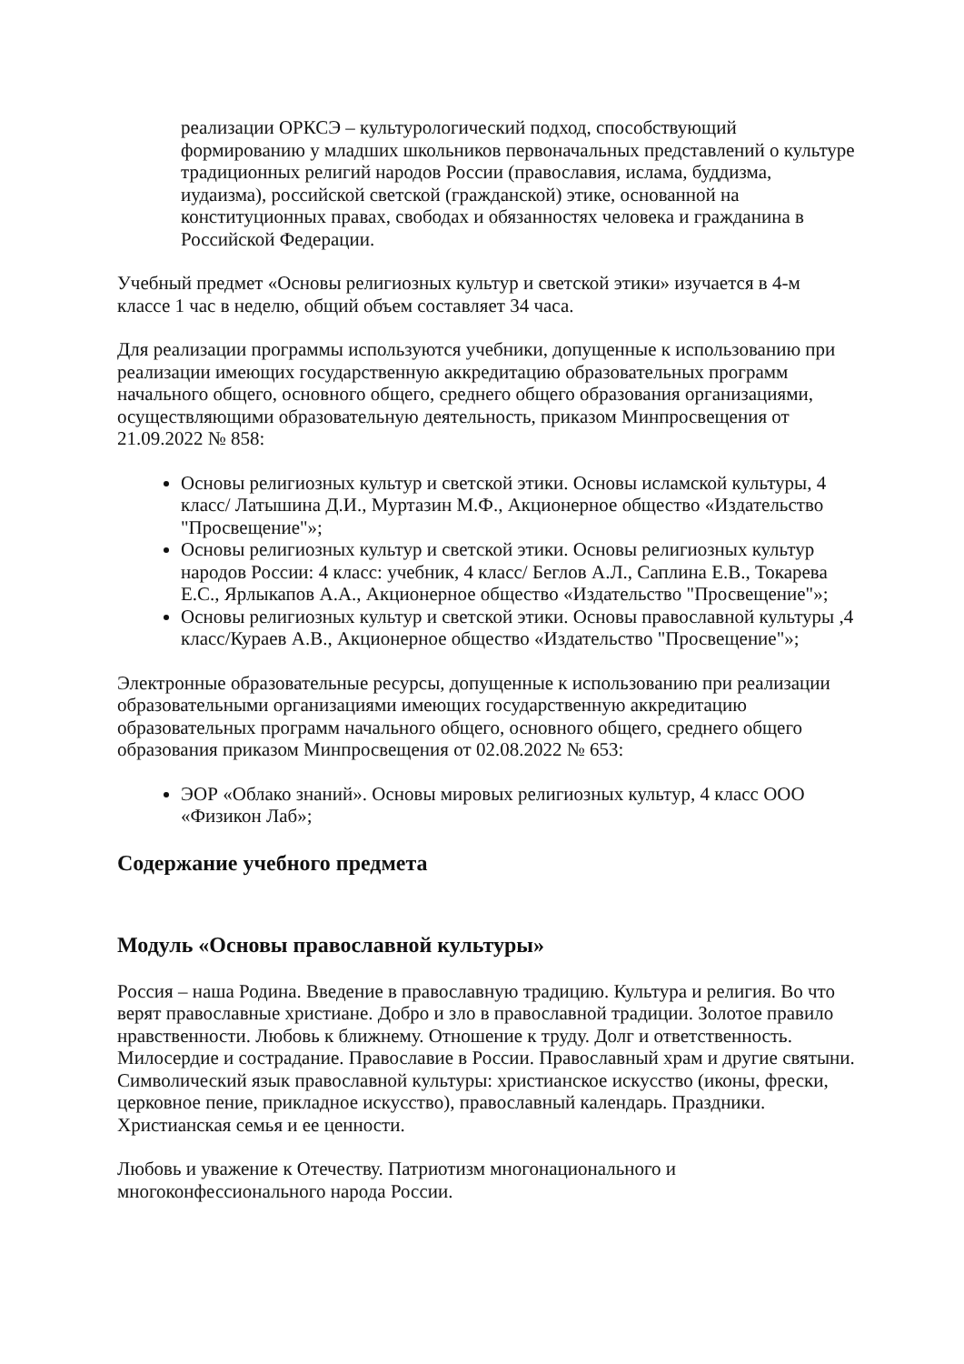реализации ОРКСЭ – культурологический подход, способствующий формированию у младших школьников первоначальных представлений о культуре традиционных религий народов России (православия, ислама, буддизма, иудаизма), российской светской (гражданской) этике, основанной на конституционных правах, свободах и обязанностях человека и гражданина в Российской Федерации.
Учебный предмет «Основы религиозных культур и светской этики» изучается в 4-м классе 1 час в неделю, общий объем составляет 34 часа.
Для реализации программы используются учебники, допущенные к использованию при реализации имеющих государственную аккредитацию образовательных программ начального общего, основного общего, среднего общего образования организациями, осуществляющими образовательную деятельность, приказом Минпросвещения от 21.09.2022 № 858:
Основы религиозных культур и светской этики. Основы исламской культуры, 4 класс/ Латышина Д.И., Муртазин М.Ф., Акционерное общество «Издательство "Просвещение"»;
Основы религиозных культур и светской этики. Основы религиозных культур народов России: 4 класс: учебник, 4 класс/ Беглов А.Л., Саплина Е.В., Токарева Е.С., Ярлыкапов А.А., Акционерное общество «Издательство "Просвещение"»;
Основы религиозных культур и светской этики. Основы православной культуры ,4 класс/Кураев А.В., Акционерное общество «Издательство "Просвещение"»;
Электронные образовательные ресурсы, допущенные к использованию при реализации образовательными организациями имеющих государственную аккредитацию образовательных программ начального общего, основного общего, среднего общего образования приказом Минпросвещения от 02.08.2022 № 653:
ЭОР «Облако знаний». Основы мировых религиозных культур, 4 класс ООО «Физикон Лаб»;
Содержание учебного предмета
Модуль «Основы православной культуры»
Россия – наша Родина. Введение в православную традицию. Культура и религия. Во что верят православные христиане. Добро и зло в православной традиции. Золотое правило нравственности. Любовь к ближнему. Отношение к труду. Долг и ответственность. Милосердие и сострадание. Православие в России. Православный храм и другие святыни. Символический язык православной культуры: христианское искусство (иконы, фрески, церковное пение, прикладное искусство), православный календарь. Праздники. Христианская семья и ее ценности.
Любовь и уважение к Отечеству. Патриотизм многонационального и многоконфессионального народа России.